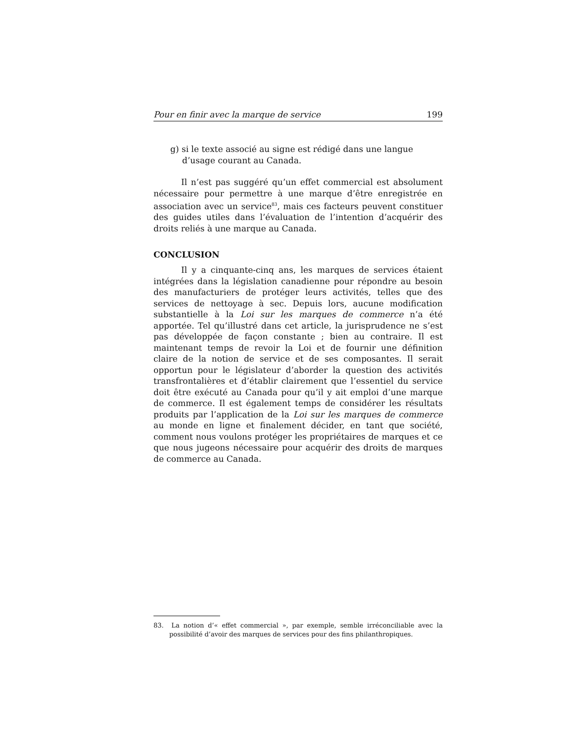Pour en finir avec la marque de service 199
g) si le texte associé au signe est rédigé dans une langue d’usage courant au Canada.
Il n’est pas suggéré qu’un effet commercial est absolument nécessaire pour permettre à une marque d’être enregistrée en association avec un service<sup>83</sup>, mais ces facteurs peuvent constituer des guides utiles dans l’évaluation de l’intention d’acquérir des droits reliés à une marque au Canada.
CONCLUSION
Il y a cinquante-cinq ans, les marques de services étaient intégrées dans la législation canadienne pour répondre au besoin des manufacturiers de protéger leurs activités, telles que des services de nettoyage à sec. Depuis lors, aucune modification substantielle à la Loi sur les marques de commerce n’a été apportée. Tel qu’illustré dans cet article, la jurisprudence ne s’est pas développée de façon constante ; bien au contraire. Il est maintenant temps de revoir la Loi et de fournir une définition claire de la notion de service et de ses composantes. Il serait opportun pour le législateur d’aborder la question des activités transfrontalières et d’établir clairement que l’essentiel du service doit être exécuté au Canada pour qu’il y ait emploi d’une marque de commerce. Il est également temps de considérer les résultats produits par l’application de la Loi sur les marques de commerce au monde en ligne et finalement décider, en tant que société, comment nous voulons protéger les propriétaires de marques et ce que nous jugeons nécessaire pour acquérir des droits de marques de commerce au Canada.
83. La notion d’« effet commercial », par exemple, semble irréconciliable avec la possibilité d’avoir des marques de services pour des fins philanthropiques.